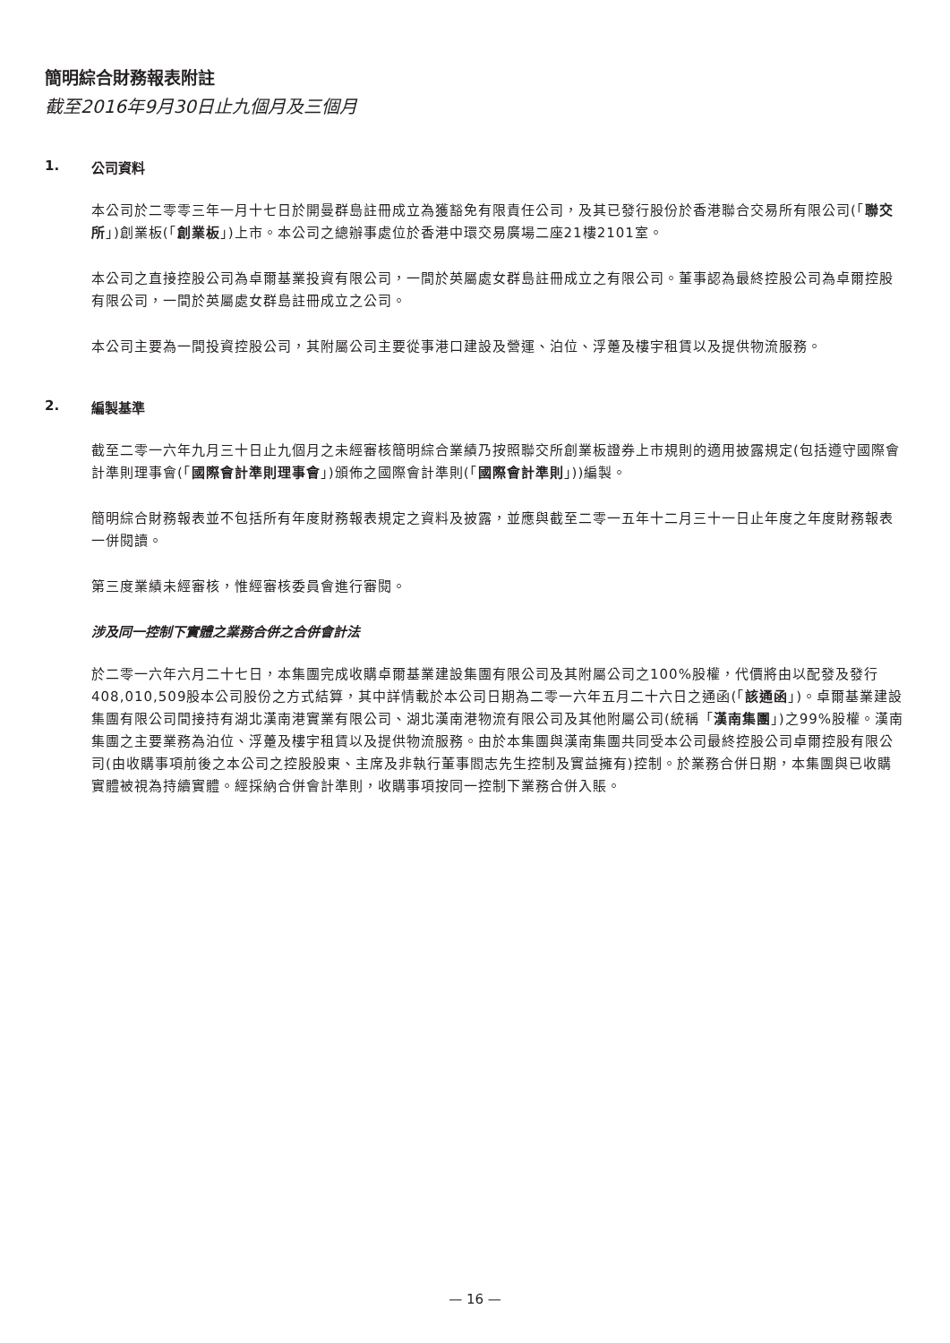簡明綜合財務報表附註
截至2016年9月30日止九個月及三個月
1. 公司資料
本公司於二零零三年一月十七日於開曼群島註冊成立為獲豁免有限責任公司，及其已發行股份於香港聯合交易所有限公司(「聯交所」)創業板(「創業板」)上市。本公司之總辦事處位於香港中環交易廣場二座21樓2101室。
本公司之直接控股公司為卓爾基業投資有限公司，一間於英屬處女群島註冊成立之有限公司。董事認為最終控股公司為卓爾控股有限公司，一間於英屬處女群島註冊成立之公司。
本公司主要為一間投資控股公司，其附屬公司主要從事港口建設及營運、泊位、浮躉及樓宇租賃以及提供物流服務。
2. 編製基準
截至二零一六年九月三十日止九個月之未經審核簡明綜合業績乃按照聯交所創業板證券上市規則的適用披露規定(包括遵守國際會計準則理事會(「國際會計準則理事會」)頒佈之國際會計準則(「國際會計準則」))編製。
簡明綜合財務報表並不包括所有年度財務報表規定之資料及披露，並應與截至二零一五年十二月三十一日止年度之年度財務報表一併閱讀。
第三度業績未經審核，惟經審核委員會進行審閱。
涉及同一控制下實體之業務合併之合併會計法
於二零一六年六月二十七日，本集團完成收購卓爾基業建設集團有限公司及其附屬公司之100%股權，代價將由以配發及發行408,010,509股本公司股份之方式結算，其中詳情載於本公司日期為二零一六年五月二十六日之通函(「該通函」)。卓爾基業建設集團有限公司間接持有湖北漢南港實業有限公司、湖北漢南港物流有限公司及其他附屬公司(統稱「漢南集團」)之99%股權。漢南集團之主要業務為泊位、浮躉及樓宇租賃以及提供物流服務。由於本集團與漢南集團共同受本公司最終控股公司卓爾控股有限公司(由收購事項前後之本公司之控股股東、主席及非執行董事閻志先生控制及實益擁有)控制。於業務合併日期，本集團與已收購實體被視為持續實體。經採納合併會計準則，收購事項按同一控制下業務合併入賬。
— 16 —